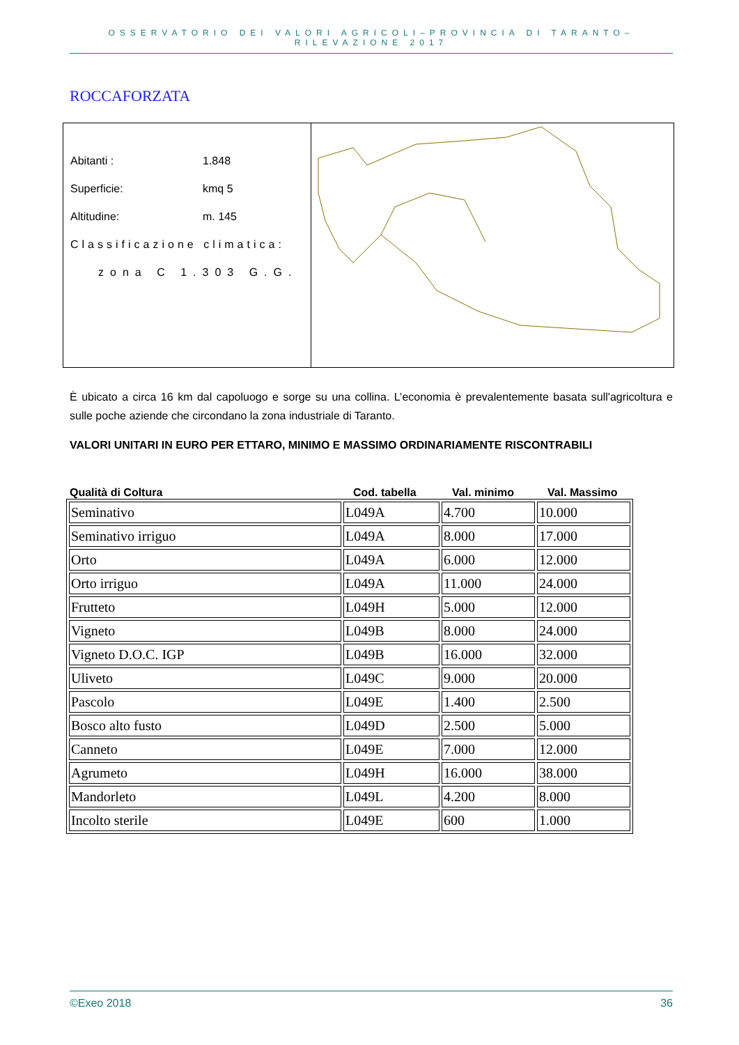OSSERVATORIO DEI VALORI AGRICOLI–PROVINCIA DI TARANTO–RILEVAZIONE 2017
ROCCAFORZATA
Abitanti : 1.848
Superficie: kmq 5
Altitudine: m. 145
Classificazione climatica:
zona C 1.303 G.G.
È ubicato a circa 16 km dal capoluogo e sorge su una collina. L’economia è prevalentemente basata sull'agricoltura e sulle poche aziende che circondano la zona industriale di Taranto.
VALORI UNITARI IN EURO PER ETTARO, MINIMO E MASSIMO ORDINARIAMENTE RISCONTRABILI
Qualità di Coltura Cod. tabella Val. minimo Val. Massimo
| Seminativo | L049A | 4.700 | 10.000 |
| Seminativo irriguo | L049A | 8.000 | 17.000 |
| Orto | L049A | 6.000 | 12.000 |
| Orto irriguo | L049A | 11.000 | 24.000 |
| Frutteto | L049H | 5.000 | 12.000 |
| Vigneto | L049B | 8.000 | 24.000 |
| Vigneto D.O.C. IGP | L049B | 16.000 | 32.000 |
| Uliveto | L049C | 9.000 | 20.000 |
| Pascolo | L049E | 1.400 | 2.500 |
| Bosco alto fusto | L049D | 2.500 | 5.000 |
| Canneto | L049E | 7.000 | 12.000 |
| Agrumeto | L049H | 16.000 | 38.000 |
| Mandorleto | L049L | 4.200 | 8.000 |
| Incolto sterile | L049E | 600 | 1.000 |
©Exeo 2018 36